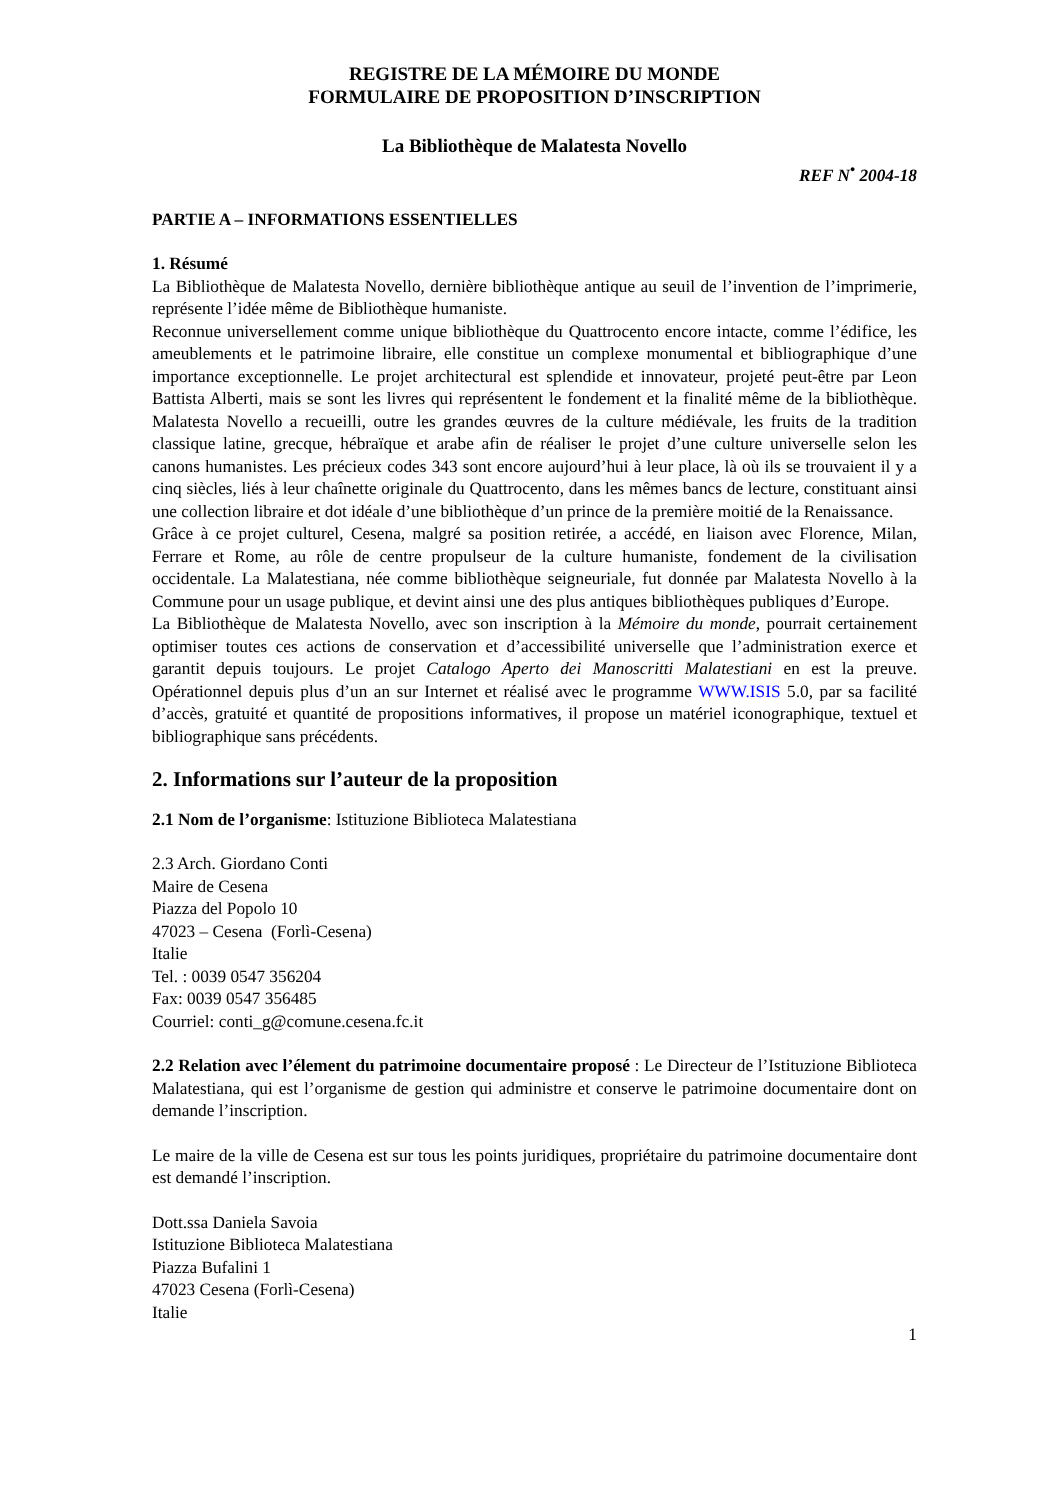REGISTRE DE LA MÉMOIRE DU MONDE
FORMULAIRE DE PROPOSITION D’INSCRIPTION
La Bibliothèque de Malatesta Novello
REF N<sup>•</sup> 2004-18
PARTIE A – INFORMATIONS ESSENTIELLES
1. Résumé
La Bibliothèque de Malatesta Novello, dernière bibliothèque antique au seuil de l’invention de l’imprimerie, représente l’idée même de Bibliothèque humaniste.
Reconnue universellement comme unique bibliothèque du Quattrocento encore intacte, comme l’édifice, les ameublements et le patrimoine libraire, elle constitue un complexe monumental et bibliographique d’une importance exceptionnelle. Le projet architectural est splendide et innovateur, projeté peut-être par Leon Battista Alberti, mais se sont les livres qui représentent le fondement et la finalité même de la bibliothèque. Malatesta Novello a recueilli, outre les grandes œuvres de la culture médiévale, les fruits de la tradition classique latine, grecque, hébraïque et arabe afin de réaliser le projet d’une culture universelle selon les canons humanistes. Les précieux codes 343 sont encore aujourd’hui à leur place, là où ils se trouvaient il y a cinq siècles, liés à leur chaînette originale du Quattrocento, dans les mêmes bancs de lecture, constituant ainsi une collection libraire et dot idéale d’une bibliothèque d’un prince de la première moitié de la Renaissance.
Grâce à ce projet culturel, Cesena, malgré sa position retirée, a accédé, en liaison avec Florence, Milan, Ferrare et Rome, au rôle de centre propulseur de la culture humaniste, fondement de la civilisation occidentale. La Malatestiana, née comme bibliothèque seigneuriale, fut donnée par Malatesta Novello à la Commune pour un usage publique, et devint ainsi une des plus antiques bibliothèques publiques d’Europe.
La Bibliothèque de Malatesta Novello, avec son inscription à la Mémoire du monde, pourrait certainement optimiser toutes ces actions de conservation et d’accessibilité universelle que l’administration exerce et garantit depuis toujours. Le projet Catalogo Aperto dei Manoscritti Malatestiani en est la preuve. Opérationnel depuis plus d’un an sur Internet et réalisé avec le programme WWW.ISIS 5.0, par sa facilité d’accès, gratuité et quantité de propositions informatives, il propose un matériel iconographique, textuel et bibliographique sans précédents.
2. Informations sur l’auteur de la proposition
2.1 Nom de l’organisme: Istituzione Biblioteca Malatestiana
2.3 Arch. Giordano Conti
Maire de Cesena
Piazza del Popolo 10
47023 – Cesena (Forlì-Cesena)
Italie
Tel. : 0039 0547 356204
Fax: 0039 0547 356485
Courriel: conti_g@comune.cesena.fc.it
2.2 Relation avec l’élement du patrimoine documentaire proposé : Le Directeur de l’Istituzione Biblioteca Malatestiana, qui est l’organisme de gestion qui administre et conserve le patrimoine documentaire dont on demande l’inscription.
Le maire de la ville de Cesena est sur tous les points juridiques, propriétaire du patrimoine documentaire dont est demandé l’inscription.
Dott.ssa Daniela Savoia
Istituzione Biblioteca Malatestiana
Piazza Bufalini 1
47023 Cesena (Forlì-Cesena)
Italie
1